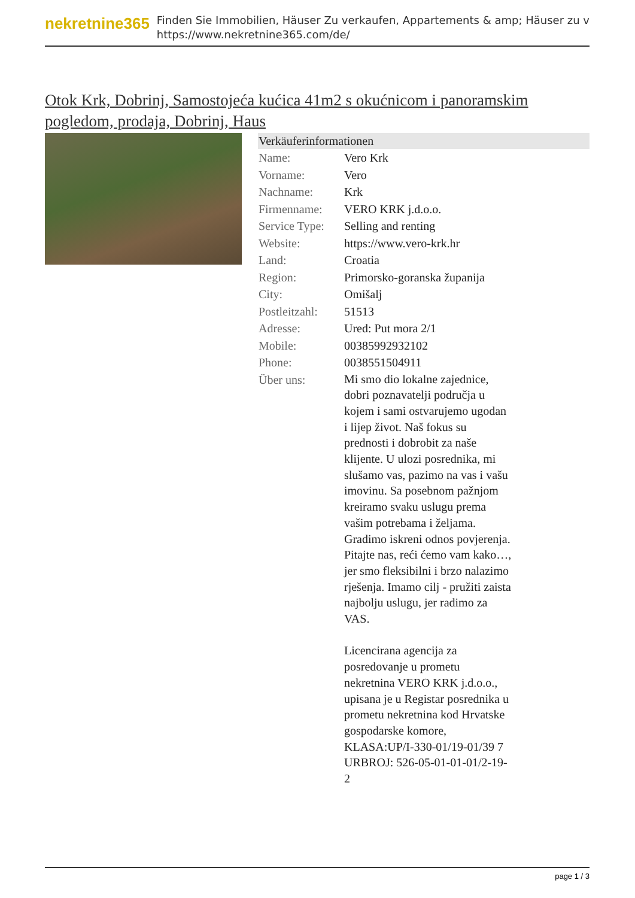nekretnine365
Finden Sie Immobilien, Häuser Zu verkaufen, Appartements & amp; Häuser zu v
https://www.nekretnine365.com/de/
Otok Krk, Dobrinj, Samostojeća kućica 41m2 s okućnicom i panoramskim pogledom, prodaja, Dobrinj, Haus
| Verkäuferinformationen | |
| --- | --- |
| Name: | Vero Krk |
| Vorname: | Vero |
| Nachname: | Krk |
| Firmenname: | VERO KRK j.d.o.o. |
| Service Type: | Selling and renting |
| Website: | https://www.vero-krk.hr |
| Land: | Croatia |
| Region: | Primorsko-goranska županija |
| City: | Omišalj |
| Postleitzahl: | 51513 |
| Adresse: | Ured: Put mora 2/1 |
| Mobile: | 00385992932102 |
| Phone: | 0038551504911 |
| Über uns: | Mi smo dio lokalne zajednice, dobri poznavatelji područja u kojem i sami ostvarujemo ugodan i lijep život. Naš fokus su prednosti i dobrobit za naše klijente. U ulozi posrednika, mi slušamo vas, pazimo na vas i vašu imovinu. Sa posebnom pažnjom kreiramo svaku uslugu prema vašim potrebama i željama. Gradimo iskreni odnos povjerenja. Pitajte nas, reći ćemo vam kako…, jer smo fleksibilni i brzo nalazimo rješenja. Imamo cilj - pružiti zaista najbolju uslugu, jer radimo za VAS. Licencirana agencija za posredovanje u prometu nekretnina VERO KRK j.d.o.o., upisana je u Registar posrednika u prometu nekretnina kod Hrvatske gospodarske komore, KLASA:UP/I-330-01/19-01/39 7 URBROJ: 526-05-01-01-01/2-19-2 |
page 1 / 3